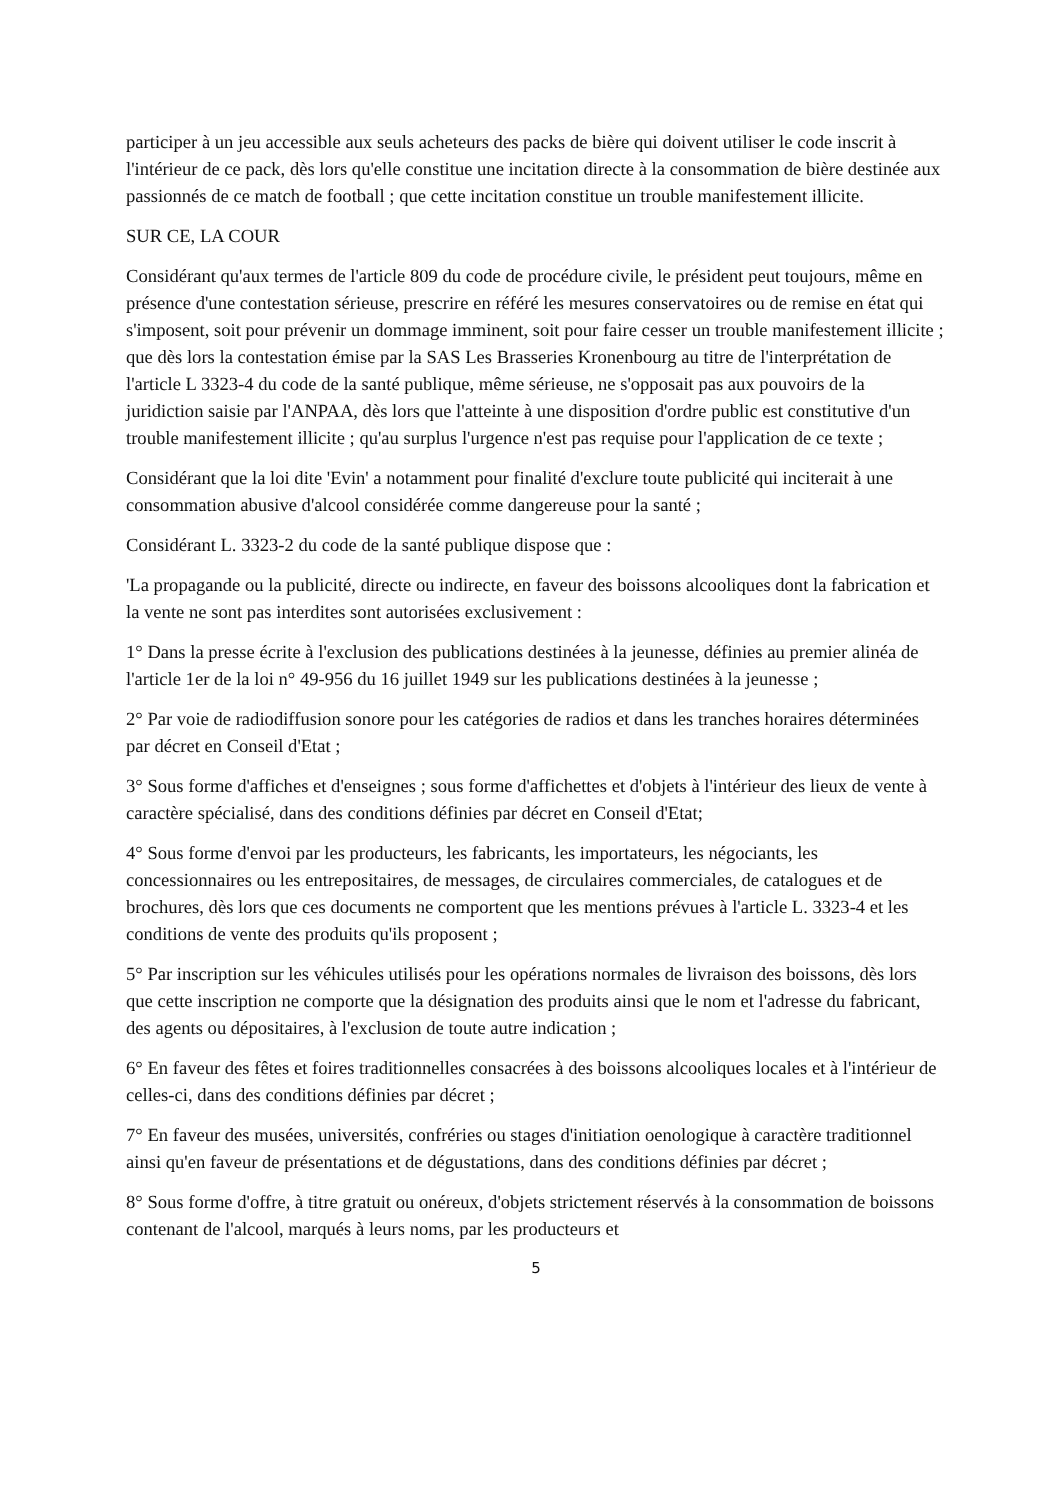participer à un jeu accessible aux seuls acheteurs des packs de bière qui doivent utiliser le code inscrit à l'intérieur de ce pack, dès lors qu'elle constitue une incitation directe à la consommation de bière destinée aux passionnés de ce match de football ; que cette incitation constitue un trouble manifestement illicite.
SUR CE, LA COUR
Considérant qu'aux termes de l'article 809 du code de procédure civile, le président peut toujours, même en présence d'une contestation sérieuse, prescrire en référé les mesures conservatoires ou de remise en état qui s'imposent, soit pour prévenir un dommage imminent, soit pour faire cesser un trouble manifestement illicite ; que dès lors la contestation émise par la SAS Les Brasseries Kronenbourg au titre de l'interprétation de l'article L 3323-4 du code de la santé publique, même sérieuse, ne s'opposait pas aux pouvoirs de la juridiction saisie par l'ANPAA, dès lors que l'atteinte à une disposition d'ordre public est constitutive d'un trouble manifestement illicite ; qu'au surplus l'urgence n'est pas requise pour l'application de ce texte ;
Considérant que la loi dite 'Evin' a notamment pour finalité d'exclure toute publicité qui inciterait à une consommation abusive d'alcool considérée comme dangereuse pour la santé ;
Considérant L. 3323-2 du code de la santé publique dispose que :
'La propagande ou la publicité, directe ou indirecte, en faveur des boissons alcooliques dont la fabrication et la vente ne sont pas interdites sont autorisées exclusivement :
1° Dans la presse écrite à l'exclusion des publications destinées à la jeunesse, définies au premier alinéa de l'article 1er de la loi n° 49-956 du 16 juillet 1949 sur les publications destinées à la jeunesse ;
2° Par voie de radiodiffusion sonore pour les catégories de radios et dans les tranches horaires déterminées par décret en Conseil d'Etat ;
3° Sous forme d'affiches et d'enseignes ; sous forme d'affichettes et d'objets à l'intérieur des lieux de vente à caractère spécialisé, dans des conditions définies par décret en Conseil d'Etat;
4° Sous forme d'envoi par les producteurs, les fabricants, les importateurs, les négociants, les concessionnaires ou les entrepositaires, de messages, de circulaires commerciales, de catalogues et de brochures, dès lors que ces documents ne comportent que les mentions prévues à l'article L. 3323-4 et les conditions de vente des produits qu'ils proposent ;
5° Par inscription sur les véhicules utilisés pour les opérations normales de livraison des boissons, dès lors que cette inscription ne comporte que la désignation des produits ainsi que le nom et l'adresse du fabricant, des agents ou dépositaires, à l'exclusion de toute autre indication ;
6° En faveur des fêtes et foires traditionnelles consacrées à des boissons alcooliques locales et à l'intérieur de celles-ci, dans des conditions définies par décret ;
7° En faveur des musées, universités, confréries ou stages d'initiation oenologique à caractère traditionnel ainsi qu'en faveur de présentations et de dégustations, dans des conditions définies par décret ;
8° Sous forme d'offre, à titre gratuit ou onéreux, d'objets strictement réservés à la consommation de boissons contenant de l'alcool, marqués à leurs noms, par les producteurs et
5